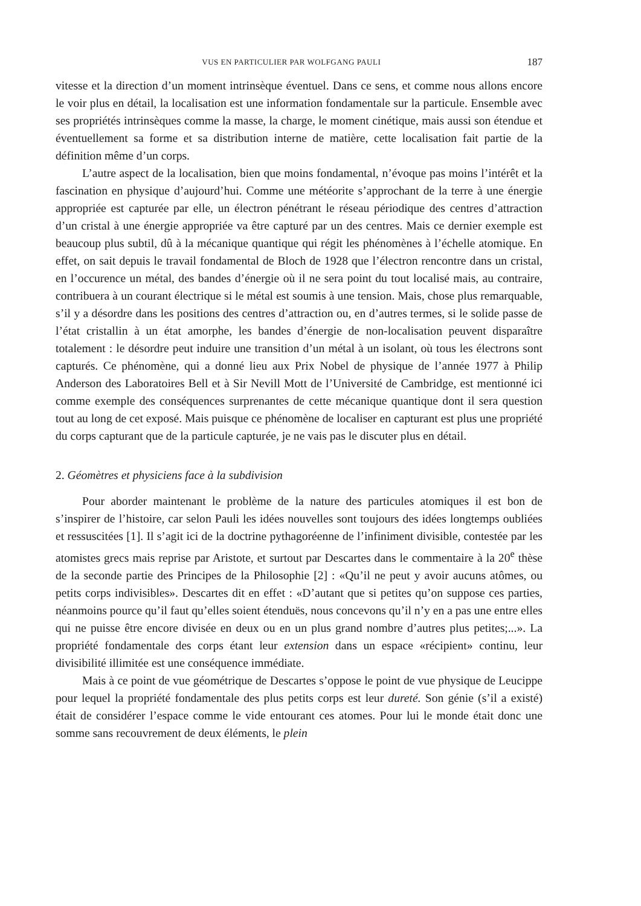VUS EN PARTICULIER PAR WOLFGANG PAULI 187
vitesse et la direction d’un moment intrinsèque éventuel. Dans ce sens, et comme nous allons encore le voir plus en détail, la localisation est une information fondamentale sur la particule. Ensemble avec ses propriétés intrinsèques comme la masse, la charge, le moment cinétique, mais aussi son étendue et éventuellement sa forme et sa distribution interne de matière, cette localisation fait partie de la définition même d’un corps.
L’autre aspect de la localisation, bien que moins fondamental, n’évoque pas moins l’intérêt et la fascination en physique d’aujourd’hui. Comme une météorite s’approchant de la terre à une énergie appropriée est capturée par elle, un électron pénétrant le réseau périodique des centres d’attraction d’un cristal à une énergie appropriée va être capturé par un des centres. Mais ce dernier exemple est beaucoup plus subtil, dû à la mécanique quantique qui régit les phénomènes à l’échelle atomique. En effet, on sait depuis le travail fondamental de Bloch de 1928 que l’électron rencontre dans un cristal, en l’occurence un métal, des bandes d’énergie où il ne sera point du tout localisé mais, au contraire, contribuera à un courant électrique si le métal est soumis à une tension. Mais, chose plus remarquable, s’il y a désordre dans les positions des centres d’attraction ou, en d’autres termes, si le solide passe de l’état cristallin à un état amorphe, les bandes d’énergie de non-localisation peuvent disparaître totalement : le désordre peut induire une transition d’un métal à un isolant, où tous les électrons sont capturés. Ce phénomène, qui a donné lieu aux Prix Nobel de physique de l’année 1977 à Philip Anderson des Laboratoires Bell et à Sir Nevill Mott de l’Université de Cambridge, est mentionné ici comme exemple des conséquences surprenantes de cette mécanique quantique dont il sera question tout au long de cet exposé. Mais puisque ce phénomène de localiser en capturant est plus une propriété du corps capturant que de la particule capturée, je ne vais pas le discuter plus en détail.
2. Géomètres et physiciens face à la subdivision
Pour aborder maintenant le problème de la nature des particules atomiques il est bon de s’inspirer de l’histoire, car selon Pauli les idées nouvelles sont toujours des idées longtemps oubliées et ressuscitées [1]. Il s’agit ici de la doctrine pythagoréenne de l’infiniment divisible, contestée par les atomistes grecs mais reprise par Aristote, et surtout par Descartes dans le commentaire à la 20<sup>e</sup> thèse de la seconde partie des Principes de la Philosophie [2] : «Qu’il ne peut y avoir aucuns atômes, ou petits corps indivisibles». Descartes dit en effet : «D’autant que si petites qu’on suppose ces parties, néanmoins pource qu’il faut qu’elles soient étenduës, nous concevons qu’il n’y en a pas une entre elles qui ne puisse être encore divisée en deux ou en un plus grand nombre d’autres plus petites;...». La propriété fondamentale des corps étant leur extension dans un espace «récipient» continu, leur divisibilité illimitée est une conséquence immédiate.
Mais à ce point de vue géométrique de Descartes s’oppose le point de vue physique de Leucippe pour lequel la propriété fondamentale des plus petits corps est leur dureté. Son génie (s’il a existé) était de considérer l’espace comme le vide entourant ces atomes. Pour lui le monde était donc une somme sans recouvrement de deux éléments, le plein